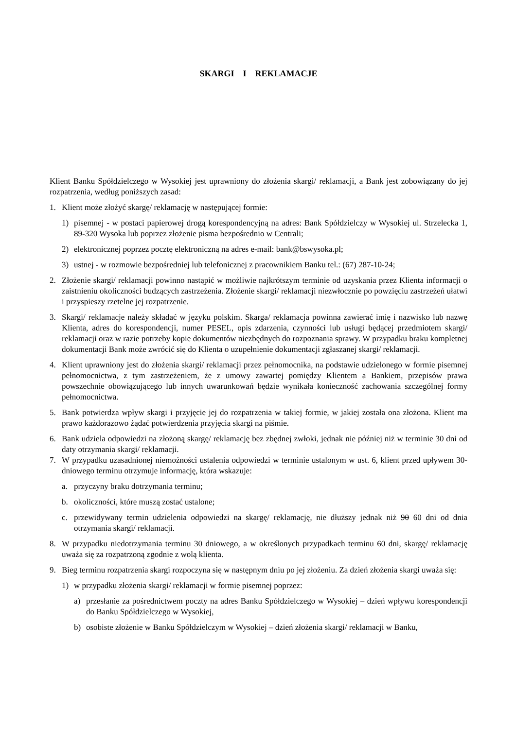SKARGI I REKLAMACJE
Klient Banku Spółdzielczego w Wysokiej jest uprawniony do złożenia skargi/ reklamacji, a Bank jest zobowiązany do jej rozpatrzenia, według poniższych zasad:
1. Klient może złożyć skargę/ reklamację w następującej formie:
1) pisemnej - w postaci papierowej drogą korespondencyjną na adres: Bank Spółdzielczy w Wysokiej ul. Strzelecka 1, 89-320 Wysoka lub poprzez złożenie pisma bezpośrednio w Centrali;
2) elektronicznej poprzez pocztę elektroniczną na adres e-mail: bank@bswysoka.pl;
3) ustnej - w rozmowie bezpośredniej lub telefonicznej z pracownikiem Banku tel.: (67) 287-10-24;
2. Złożenie skargi/ reklamacji powinno nastąpić w możliwie najkrótszym terminie od uzyskania przez Klienta informacji o zaistnieniu okoliczności budzących zastrzeżenia. Złożenie skargi/ reklamacji niezwłocznie po powzięciu zastrzeżeń ułatwi i przyspieszy rzetelne jej rozpatrzenie.
3. Skargi/ reklamacje należy składać w języku polskim. Skarga/ reklamacja powinna zawierać imię i nazwisko lub nazwę Klienta, adres do korespondencji, numer PESEL, opis zdarzenia, czynności lub usługi będącej przedmiotem skargi/ reklamacji oraz w razie potrzeby kopie dokumentów niezbędnych do rozpoznania sprawy. W przypadku braku kompletnej dokumentacji Bank może zwrócić się do Klienta o uzupełnienie dokumentacji zgłaszanej skargi/ reklamacji.
4. Klient uprawniony jest do złożenia skargi/ reklamacji przez pełnomocnika, na podstawie udzielonego w formie pisemnej pełnomocnictwa, z tym zastrzeżeniem, że z umowy zawartej pomiędzy Klientem a Bankiem, przepisów prawa powszechnie obowiązującego lub innych uwarunkowań będzie wynikała konieczność zachowania szczególnej formy pełnomocnictwa.
5. Bank potwierdza wpływ skargi i przyjęcie jej do rozpatrzenia w takiej formie, w jakiej została ona złożona. Klient ma prawo każdorazowo żądać potwierdzenia przyjęcia skargi na piśmie.
6. Bank udziela odpowiedzi na złożoną skargę/ reklamację bez zbędnej zwłoki, jednak nie później niż w terminie 30 dni od daty otrzymania skargi/ reklamacji.
7. W przypadku uzasadnionej niemożności ustalenia odpowiedzi w terminie ustalonym w ust. 6, klient przed upływem 30-dniowego terminu otrzymuje informację, która wskazuje:
a. przyczyny braku dotrzymania terminu;
b. okoliczności, które muszą zostać ustalone;
c. przewidywany termin udzielenia odpowiedzi na skargę/ reklamację, nie dłuższy jednak niż 90 60 dni od dnia otrzymania skargi/ reklamacji.
8. W przypadku niedotrzymania terminu 30 dniowego, a w określonych przypadkach terminu 60 dni, skargę/ reklamację uważa się za rozpatrzoną zgodnie z wolą klienta.
9. Bieg terminu rozpatrzenia skargi rozpoczyna się w następnym dniu po jej złożeniu. Za dzień złożenia skargi uważa się:
1) w przypadku złożenia skargi/ reklamacji w formie pisemnej poprzez:
a) przesłanie za pośrednictwem poczty na adres Banku Spółdzielczego w Wysokiej – dzień wpływu korespondencji do Banku Spółdzielczego w Wysokiej,
b) osobiste złożenie w Banku Spółdzielczym w Wysokiej – dzień złożenia skargi/ reklamacji w Banku,